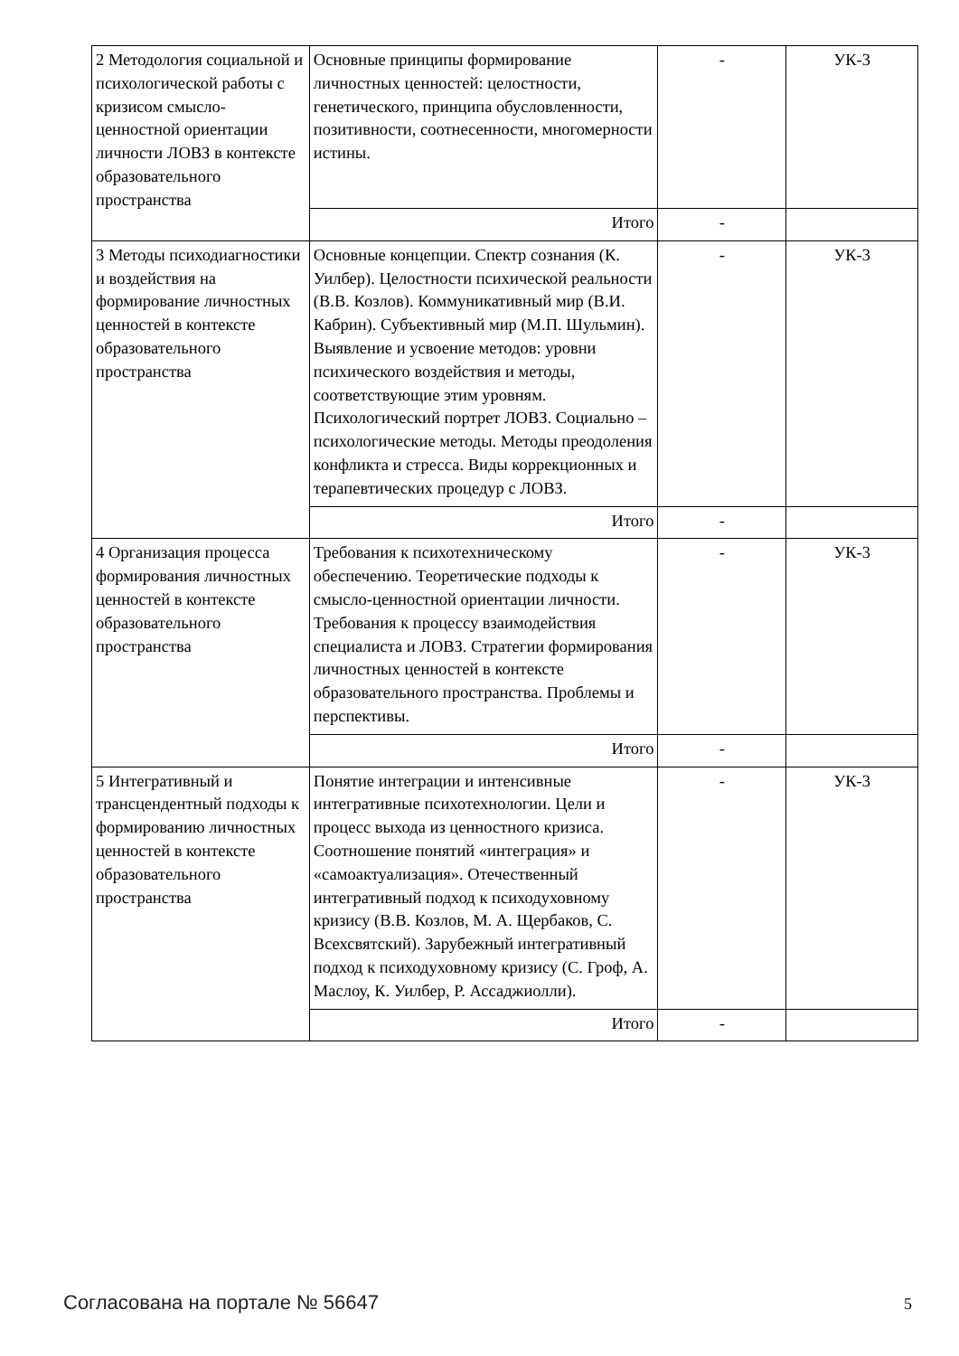| 2 Методология социальной и психологической работы с кризисом смысло-ценностной ориентации личности ЛОВЗ в контексте образовательного пространства | Основные принципы формирование личностных ценностей: целостности, генетического, принципа обусловленности, позитивности, соотнесенности, многомерности истины. | - | УК-3 |
| | Итого | - | |
| 3 Методы психодиагностики и воздействия на формирование личностных ценностей в контексте образовательного пространства | Основные концепции. Спектр сознания (К. Уилбер). Целостности психической реальности (В.В. Козлов). Коммуникативный мир (В.И. Кабрин). Субъективный мир (М.П. Шульмин). Выявление и усвоение методов: уровни психического воздействия и методы, соответствующие этим уровням. Психологический портрет ЛОВЗ. Социально – психологические методы. Методы преодоления конфликта и стресса. Виды коррекционных и терапевтических процедур с ЛОВЗ. | - | УК-3 |
| | Итого | - | |
| 4 Организация процесса формирования личностных ценностей в контексте образовательного пространства | Требования к психотехническому обеспечению. Теоретические подходы к смысло-ценностной ориентации личности. Требования к процессу взаимодействия специалиста и ЛОВЗ. Стратегии формирования личностных ценностей в контексте образовательного пространства. Проблемы и перспективы. | - | УК-3 |
| | Итого | - | |
| 5 Интегративный и трансцендентный подходы к формированию личностных ценностей в контексте образовательного пространства | Понятие интеграции и интенсивные интегративные психотехнологии. Цели и процесс выхода из ценностного кризиса. Соотношение понятий «интеграция» и «самоактуализация». Отечественный интегративный подход к психодуховному кризису (В.В. Козлов, М. А. Щербаков, С. Всехсвятский). Зарубежный интегративный подход к психодуховному кризису (С. Гроф, А. Маслоу, К. Уилбер, Р. Ассаджиолли). | - | УК-3 |
| | Итого | - | |
Согласована на портале № 56647 5